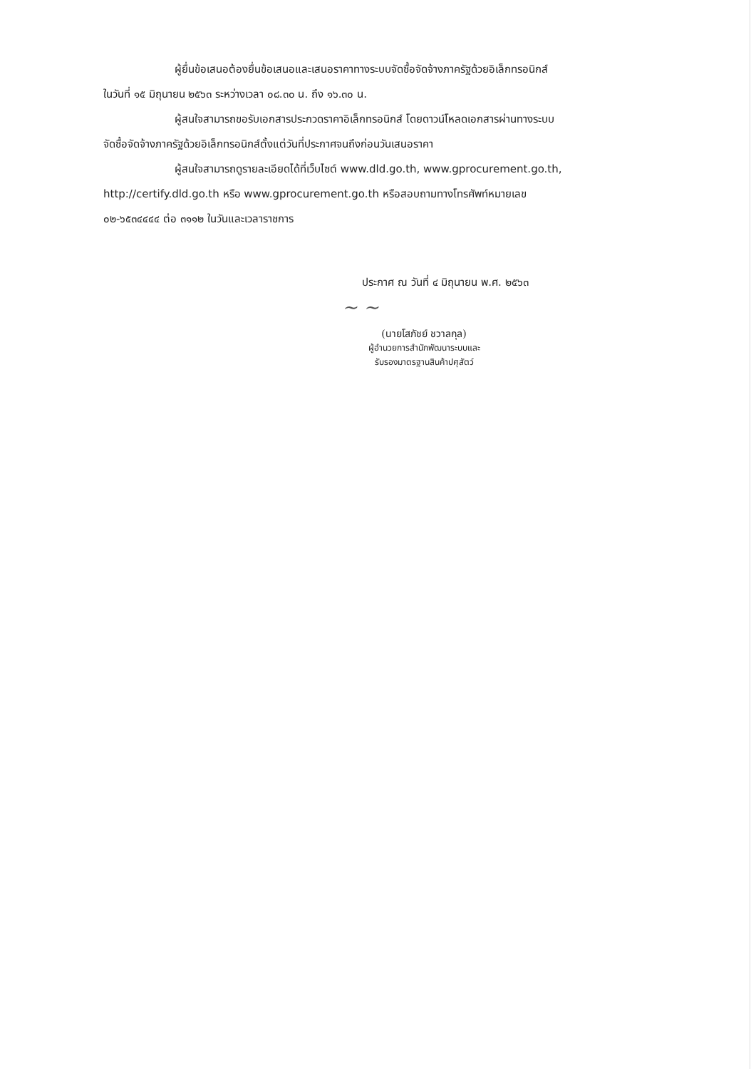ผู้ยื่นข้อเสนอต้องยื่นข้อเสนอและเสนอราคาทางระบบจัดซื้อจัดจ้างภาครัฐด้วยอิเล็กทรอนิกส์
ในวันที่ ๑๕ มิถุนายน ๒๕๖๓ ระหว่างเวลา ๐๘.๓๐ น. ถึง ๑๖.๓๐ น.
ผู้สนใจสามารถขอรับเอกสารประกวดราคาอิเล็กทรอนิกส์ โดยดาวน์โหลดเอกสารผ่านทางระบบ
จัดซื้อจัดจ้างภาครัฐด้วยอิเล็กทรอนิกส์ตั้งแต่วันที่ประกาศจนถึงก่อนวันเสนอราคา
ผู้สนใจสามารถดูรายละเอียดได้ที่เว็บไซต์ www.dld.go.th, www.gprocurement.go.th,
http://certify.dld.go.th หรือ www.gprocurement.go.th หรือสอบถามทางโทรศัพท์หมายเลข
๐๒-๖๕๓๔๔๔๔ ต่อ ๓๑๑๒ ในวันและเวลาราชการ
ประกาศ ณ วันที่ ๔ มิถุนายน พ.ศ. ๒๕๖๓
~ ~
(นายโสภัชย์ ชวาลกุล)
ผู้อำนวยการสำนักพัฒนาระบบและ
รับรองมาตรฐานสินค้าปศุสัตว์